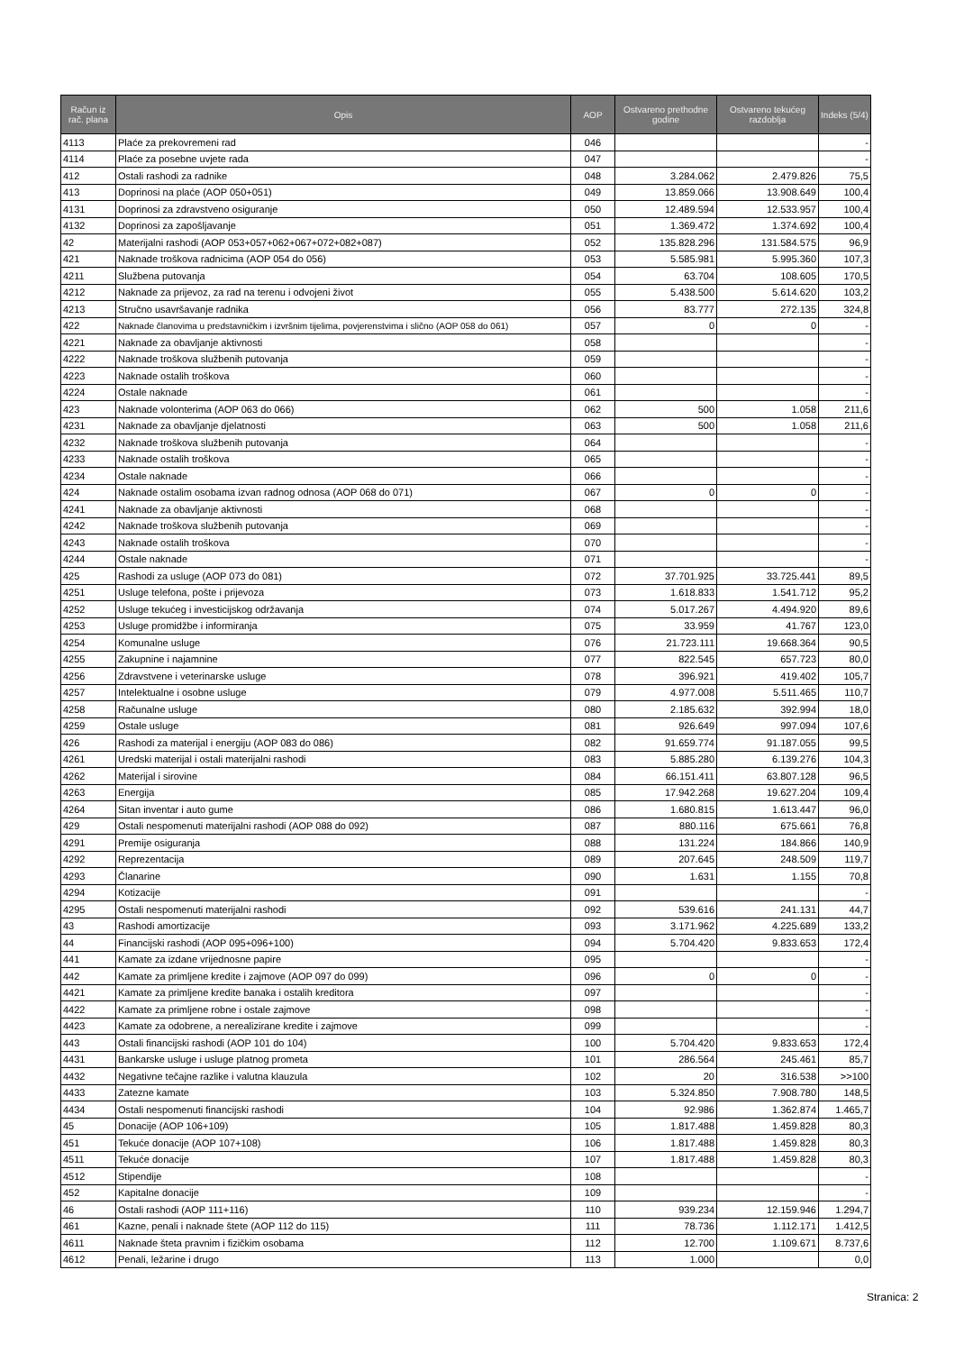| Račun iz rač. plana | Opis | AOP | Ostvareno prethodne godine | Ostvareno tekućeg razdoblja | Indeks (5/4) |
| --- | --- | --- | --- | --- | --- |
| 4113 | Plaće za prekovremeni rad | 046 | | | - |
| 4114 | Plaće za posebne uvjete rada | 047 | | | - |
| 412 | Ostali rashodi za radnike | 048 | 3.284.062 | 2.479.826 | 75,5 |
| 413 | Doprinosi na plaće (AOP 050+051) | 049 | 13.859.066 | 13.908.649 | 100,4 |
| 4131 | Doprinosi za zdravstveno osiguranje | 050 | 12.489.594 | 12.533.957 | 100,4 |
| 4132 | Doprinosi za zapošljavanje | 051 | 1.369.472 | 1.374.692 | 100,4 |
| 42 | Materijalni rashodi (AOP 053+057+062+067+072+082+087) | 052 | 135.828.296 | 131.584.575 | 96,9 |
| 421 | Naknade troškova radnicima (AOP 054 do 056) | 053 | 5.585.981 | 5.995.360 | 107,3 |
| 4211 | Službena putovanja | 054 | 63.704 | 108.605 | 170,5 |
| 4212 | Naknade za prijevoz, za rad na terenu i odvojeni život | 055 | 5.438.500 | 5.614.620 | 103,2 |
| 4213 | Stručno usavršavanje radnika | 056 | 83.777 | 272.135 | 324,8 |
| 422 | Naknade članovima u predstavničkim i izvršnim tijelima, povjerenstvima i slično (AOP 058 do 061) | 057 | 0 | 0 | - |
| 4221 | Naknade za obavljanje aktivnosti | 058 | | | - |
| 4222 | Naknade troškova službenih putovanja | 059 | | | - |
| 4223 | Naknade ostalih troškova | 060 | | | - |
| 4224 | Ostale naknade | 061 | | | - |
| 423 | Naknade volonterima (AOP 063 do 066) | 062 | 500 | 1.058 | 211,6 |
| 4231 | Naknade za obavljanje djelatnosti | 063 | 500 | 1.058 | 211,6 |
| 4232 | Naknade troškova službenih putovanja | 064 | | | - |
| 4233 | Naknade ostalih troškova | 065 | | | - |
| 4234 | Ostale naknade | 066 | | | - |
| 424 | Naknade ostalim osobama izvan radnog odnosa (AOP 068 do 071) | 067 | 0 | 0 | - |
| 4241 | Naknade za obavljanje aktivnosti | 068 | | | - |
| 4242 | Naknade troškova službenih putovanja | 069 | | | - |
| 4243 | Naknade ostalih troškova | 070 | | | - |
| 4244 | Ostale naknade | 071 | | | - |
| 425 | Rashodi za usluge (AOP 073 do 081) | 072 | 37.701.925 | 33.725.441 | 89,5 |
| 4251 | Usluge telefona, pošte i prijevoza | 073 | 1.618.833 | 1.541.712 | 95,2 |
| 4252 | Usluge tekućeg i investicijskog održavanja | 074 | 5.017.267 | 4.494.920 | 89,6 |
| 4253 | Usluge promidžbe i informiranja | 075 | 33.959 | 41.767 | 123,0 |
| 4254 | Komunalne usluge | 076 | 21.723.111 | 19.668.364 | 90,5 |
| 4255 | Zakupnine i najamnine | 077 | 822.545 | 657.723 | 80,0 |
| 4256 | Zdravstvene i veterinarske usluge | 078 | 396.921 | 419.402 | 105,7 |
| 4257 | Intelektualne i osobne usluge | 079 | 4.977.008 | 5.511.465 | 110,7 |
| 4258 | Računalne usluge | 080 | 2.185.632 | 392.994 | 18,0 |
| 4259 | Ostale usluge | 081 | 926.649 | 997.094 | 107,6 |
| 426 | Rashodi za materijal i energiju (AOP 083 do 086) | 082 | 91.659.774 | 91.187.055 | 99,5 |
| 4261 | Uredski materijal i ostali materijalni rashodi | 083 | 5.885.280 | 6.139.276 | 104,3 |
| 4262 | Materijal i sirovine | 084 | 66.151.411 | 63.807.128 | 96,5 |
| 4263 | Energija | 085 | 17.942.268 | 19.627.204 | 109,4 |
| 4264 | Sitan inventar i auto gume | 086 | 1.680.815 | 1.613.447 | 96,0 |
| 429 | Ostali nespomenuti materijalni rashodi (AOP 088 do 092) | 087 | 880.116 | 675.661 | 76,8 |
| 4291 | Premije osiguranja | 088 | 131.224 | 184.866 | 140,9 |
| 4292 | Reprezentacija | 089 | 207.645 | 248.509 | 119,7 |
| 4293 | Članarine | 090 | 1.631 | 1.155 | 70,8 |
| 4294 | Kotizacije | 091 | | | - |
| 4295 | Ostali nespomenuti materijalni rashodi | 092 | 539.616 | 241.131 | 44,7 |
| 43 | Rashodi amortizacije | 093 | 3.171.962 | 4.225.689 | 133,2 |
| 44 | Financijski rashodi (AOP 095+096+100) | 094 | 5.704.420 | 9.833.653 | 172,4 |
| 441 | Kamate za izdane vrijednosne papire | 095 | | | - |
| 442 | Kamate za primljene kredite i zajmove (AOP 097 do 099) | 096 | 0 | 0 | - |
| 4421 | Kamate za primljene kredite banaka i ostalih kreditora | 097 | | | - |
| 4422 | Kamate za primljene robne i ostale zajmove | 098 | | | - |
| 4423 | Kamate za odobrene, a nerealizirane kredite i zajmove | 099 | | | - |
| 443 | Ostali financijski rashodi (AOP 101 do 104) | 100 | 5.704.420 | 9.833.653 | 172,4 |
| 4431 | Bankarske usluge i usluge platnog prometa | 101 | 286.564 | 245.461 | 85,7 |
| 4432 | Negativne tečajne razlike i valutna klauzula | 102 | 20 | 316.538 | >>100 |
| 4433 | Zatezne kamate | 103 | 5.324.850 | 7.908.780 | 148,5 |
| 4434 | Ostali nespomenuti financijski rashodi | 104 | 92.986 | 1.362.874 | 1.465,7 |
| 45 | Donacije (AOP 106+109) | 105 | 1.817.488 | 1.459.828 | 80,3 |
| 451 | Tekuće donacije (AOP 107+108) | 106 | 1.817.488 | 1.459.828 | 80,3 |
| 4511 | Tekuće donacije | 107 | 1.817.488 | 1.459.828 | 80,3 |
| 4512 | Stipendije | 108 | | | - |
| 452 | Kapitalne donacije | 109 | | | - |
| 46 | Ostali rashodi (AOP 111+116) | 110 | 939.234 | 12.159.946 | 1.294,7 |
| 461 | Kazne, penali i naknade štete (AOP 112 do 115) | 111 | 78.736 | 1.112.171 | 1.412,5 |
| 4611 | Naknade šteta pravnim i fizičkim osobama | 112 | 12.700 | 1.109.671 | 8.737,6 |
| 4612 | Penali, ležarine i drugo | 113 | 1.000 | | 0,0 |
Stranica: 2